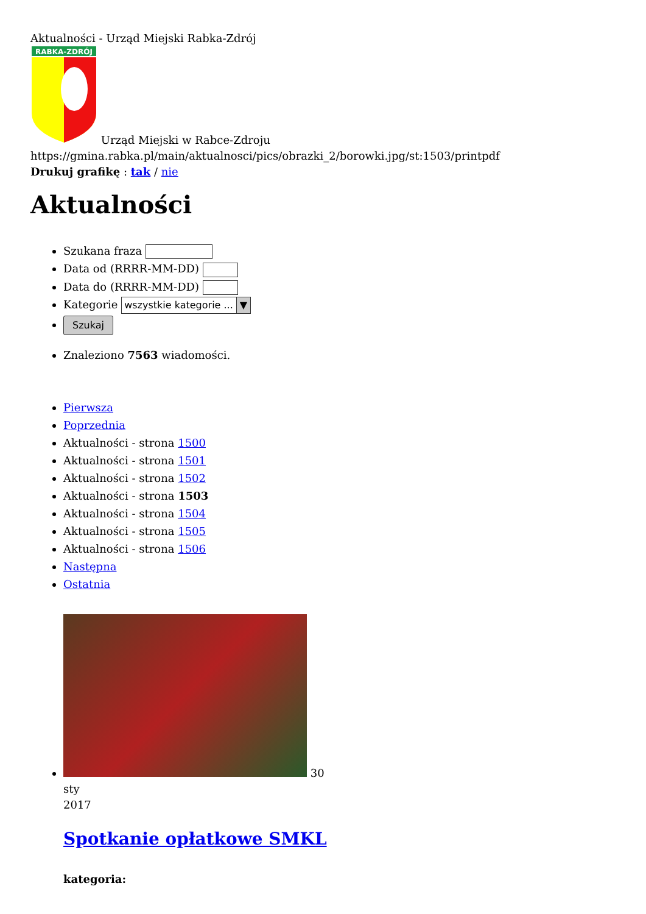Aktualności - Urząd Miejski Rabka-Zdrój
RABKA-ZDRÓJ
Urząd Miejski w Rabce-Zdroju
https://gmina.rabka.pl/main/aktualnosci/pics/obrazki_2/borowki.jpg/st:1503/printpdf
Drukuj grafikę : tak / nie
Aktualności
Szukana fraza
Data od (RRRR-MM-DD)
Data do (RRRR-MM-DD)
Kategorie wszystkie kategorie ... ▼
Szukaj
Znaleziono 7563 wiadomości.
Pierwsza
Poprzednia
Aktualności - strona 1500
Aktualności - strona 1501
Aktualności - strona 1502
Aktualności - strona 1503
Aktualności - strona 1504
Aktualności - strona 1505
Aktualności - strona 1506
Następna
Ostatnia
30
sty
2017
Spotkanie opłatkowe SMKL
kategoria: